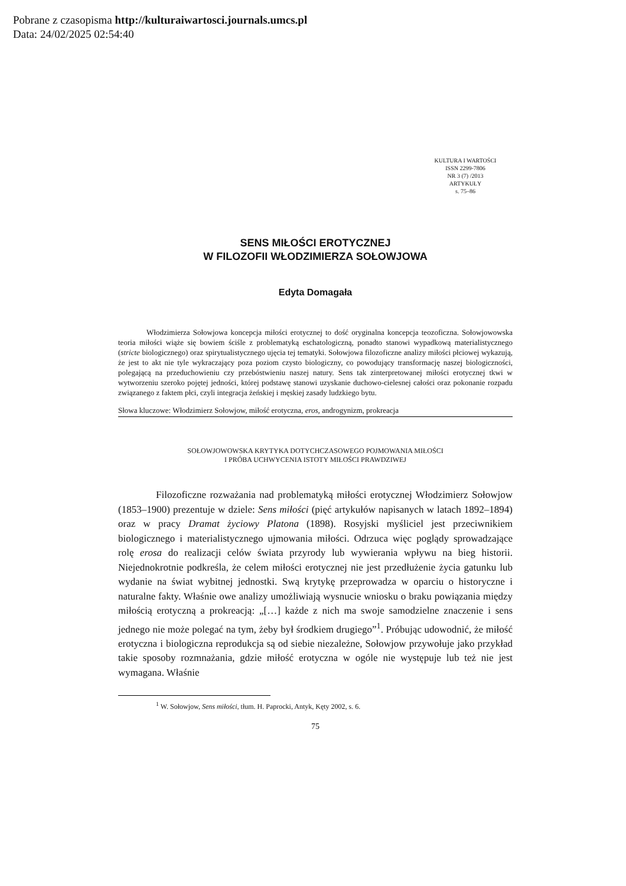Pobrane z czasopisma http://kulturaiwartosci.journals.umcs.pl
Data: 24/02/2025 02:54:40
KULTURA I WARTOŚCI
ISSN 2299-7806
NR 3 (7) /2013
ARTYKUŁY
s. 75–86
SENS MIŁOŚCI EROTYCZNEJ
W FILOZOFII WŁODZIMIERZA SOŁOWJOWA
Edyta Domagała
Włodzimierza Sołowjowa koncepcja miłości erotycznej to dość oryginalna koncepcja teozoficzna. Sołowjowowska teoria miłości wiąże się bowiem ściśle z problematyką eschatologiczną, ponadto stanowi wypadkową materialistycznego (stricte biologicznego) oraz spirytualistycznego ujęcia tej tematyki. Sołowjowa filozoficzne analizy miłości płciowej wykazują, że jest to akt nie tyle wykraczający poza poziom czysto biologiczny, co powodujący transformację naszej biologiczności, polegającą na przeduchowieniu czy przebóstwieniu naszej natury. Sens tak zinterpretowanej miłości erotycznej tkwi w wytworzeniu szeroko pojętej jedności, której podstawę stanowi uzyskanie duchowo-cielesnej całości oraz pokonanie rozpadu związanego z faktem płci, czyli integracja żeńskiej i męskiej zasady ludzkiego bytu.
Słowa kluczowe: Włodzimierz Sołowjow, miłość erotyczna, eros, androgynizm, prokreacja
SOŁOWJOWOWSKA KRYTYKA DOTYCHCZASOWEGO POJMOWANIA MIŁOŚCI
I PRÓBA UCHWYCENIA ISTOTY MIŁOŚCI PRAWDZIWEJ
Filozoficzne rozważania nad problematyką miłości erotycznej Włodzimierz Sołowjow (1853–1900) prezentuje w dziele: Sens miłości (pięć artykułów napisanych w latach 1892–1894) oraz w pracy Dramat życiowy Platona (1898). Rosyjski myśliciel jest przeciwnikiem biologicznego i materialistycznego ujmowania miłości. Odrzuca więc poglądy sprowadzające rolę erosa do realizacji celów świata przyrody lub wywierania wpływu na bieg historii. Niejednokrotnie podkreśla, że celem miłości erotycznej nie jest przedłużenie życia gatunku lub wydanie na świat wybitnej jednostki. Swą krytykę przeprowadza w oparciu o historyczne i naturalne fakty. Właśnie owe analizy umożliwiają wysnucie wniosku o braku powiązania między miłością erotyczną a prokreacją: „[…] każde z nich ma swoje samodzielne znaczenie i sens jednego nie może polegać na tym, żeby był środkiem drugiego”<sup>1</sup>. Próbując udowodnić, że miłość erotyczna i biologiczna reprodukcja są od siebie niezależne, Sołowjow przywołuje jako przykład takie sposoby rozmnażania, gdzie miłość erotyczna w ogóle nie występuje lub też nie jest wymagana. Właśnie
<sup>1</sup> W. Sołowjow, Sens miłości, tłum. H. Paprocki, Antyk, Kęty 2002, s. 6.
75